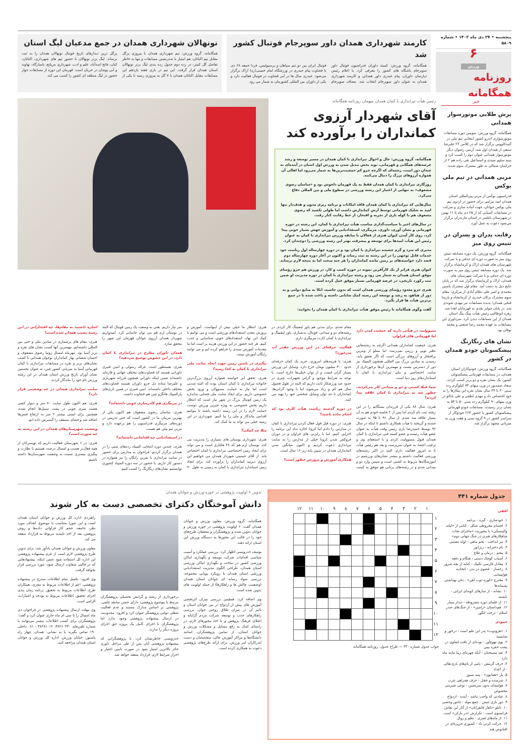پنجشنبه • ۲۷ دی ماه ۱۴۰۳ • شماره ۵۸۰۹
۶
ورزش
روزنامه همگامانه
کارمند شهرداری همدان داور سوپرجام فوتبال کشور شد
همگامانه، گروه ورزش: کمیته داوران فدراسیون فوتبال داور سوپرجام باشگاه های کشور را معرفی کرد. با اعلام رئیس دپارتمان داوران، پیام حیدری داور همدانی و کارمند شهرداری همدان به عنوان داور سوپرجام انتخاب شد. مصاف سوپرجام فوتبال ایران بین دو تیم سپاهان و پرسپولیس، فردا جمعه ۲۸ دی با قضاوت پیام حیدری در ورزشگاه امام خمینی(ره) اراک برگزار می‌شود. حیدری سال ها در امر قضاوت در فوتبال فعالیت دارد و یکی از داوران بین المللی کشورمان به شمار می رود.
نونهالان شهرداری همدان در جمع مدعیان لیگ استان
همگامانه، گروه ورزش: تیم شهرداری همدان با پیروزی پرگل مقابل تیم اکباتان، هم امتیاز با صدرنشین مسابقات و تنها به خاطر تفاضل گل کمتر، در رده دوم جدول رده بندی لیگ برتر نونهالان استان همدان قرار گرفت. این تیم در بازی هفته یازدهم این مسابقات مقابل اکباتان همدان با ۷ گل به پیروزی رسید تا یکی از پرگل ترین دیدارهای تاریخ فوتبال نونهالان همدان را به ثبت برساند. لیگ برتر نونهالان با حضور تیم های شهرداری، اکباتان، کیان، فاتح اسدآباد، علم و ادب، شهرداری مریانج، پاسارگاد، نهاوند و آبی پوشان در جریان است. قهرمان این دوره از مسابقات جواز حضور در لیگ منطقه ای کشور را کسب می کند.
خبر
پرش طلایی موتورسوار همدانی
همگامانه، گروه ورزش: سومین دوره مسابقات موتورسواری اندرو کشور انتخابی تیم ملی در گنبدکاووس برگزار شد که در کلاس ۲T علیرضا سیفی از همدان اول شد، آرمین رضوان دیگر موتورسوار همدانی عنوان دوم را کسب کرد و سید سلیم سیدی و اسماعیل تقی زاده هم ۲ از خراسان شمالی به طور مشترک سوم شدند.
مربی همدانی در تیم ملی بوکس
فدراسیون بوکس از مربی بین‌المللی استان همدان امید مرامی برای حضور در اردوی تیم ملی بوکس جوانان، جهت آماده سازی و شرکت در مسابقات آسیایی که از ۲۵ دی ماه تا ۱۱ بهمن در شهرستان بابلسر در استان مازندران برگزار می‌شود دعوت به عمل آورد.
رقابت پدران و پسران در تنیس روی میز
همگامانه، گروه ورزش: یک دوره مسابقه تنیس روی میز به صورت دوره ای حذفی و با شرکت شهرستان های همدان اراک و کرمانشاه برگزار شد. یک دوره مسابقه تنیس روی میز به صورت دوره ای حذفی و با شرکت شهرستان های همدان، اراک و کرمانشاه برگزار شد که در پایان نتایج ذیل به دست آمد. مقام اول مشترک یاسین محمدی و امیر علی نظام آبادی از مرکزی؛ مقام سوم مشترک برکان حیدری از کرمانشاه و پارسا فتحی همدان؛ پدیده مسابقات نیز مهدی شوندی شد. در پایان جوایز نقدی به قهرمانان اهدا شد. زهره ابوطالبی رئیس هیأت پینگ پنگ استان همدان از این مسابقات دیدن کرد. سرداوری این مسابقات به عهده محمد رضا صنعتی و محمد نوقان بود.
نشان های رنگارنگ پیشکسوتان جودو همدان در کشور
همگامانه، گروه ورزش: جودوکاران استان همدان، در مسابقات قهرمانی پیشکسوتان کشور، یک نشان نقره و دو برنز کسب کردند. سجاد صمدپور در وزن منهای ۷۳ کیلوگرم رده سنی ۴۰ تا ۴۴ سال نشان نقره این پیکارها را به خود اختصاص داد و مهدی لطفی و علی بابالو در وزن منهای ۹۰ کیلوگرم رده سنی ۵۰ تا ۵۴ به نشان برنز رسیدند. مسابقات جودو قهرمانی پیشکسوتان کشور با حضور ۲۶۳ جودوکار از سراسر کشور در ۹ گروه سنی و هفت وزن به میزبانی مشهد برگزار شد.
رئیس هیأت تیراندازی با کمان همدان میهمان روزنامه همگامانه
آقای شهردار آرزوی کمانداران را برآورده کند
همگامانه، گروه ورزش: حال و احوال تیراندازی با کمان همدان در مسیر توسعه و رشد عرصه‌های همگانی و قهرمانی، نوید بخش تبدیل شدن به ورزش اول استان در آینده‌ای نه چندان دور است، رشته‌ای که اگرچه جزو کم جمعیت‌ترین‌ها به شمار می‌رود اما اهالی آن همواره آرزوهای بزرگ را دنبال می‌کنند.
روزگاری تیراندازی با کمان همدان فقط به یک قهرمان دلخوش بود و «ساسان رضوی مشعوف» به تنهایی از اعتبار این رشته ورزشی در سطوح ملی و بین المللی دفاع می‌کرد.
سال‌هایی که تیراندازی با کمان همدان فاقد امکانات و برنامه ریزی مدون و هدف‌دار تنها امید به شلیک قهرمانی توسط آرش کماندارش داشت اما طولی نکشید که رضوی مشعوف هم با کوله باری از تجربه و افتخار، از خط رقابت کنار رفت.
در سال‌های اخیر با سیاست‌گذاری مناسب هیأت تیراندازی با کمان، این رشته در حوزه قهرمانی و نشان آوری، داوری، مربیگری، استعدادیابی و آموزش جهش بسیار خوبی پیدا کرد، روی کار آمدن کیوان هنری از فعالان با سابقه ورزش تیراندازی با کمان به عنوان رئیس این هیأت امیدها برای توسعه و پیشرفت بهتر این رشته ورزشی را دوچندان کرد.
مدیری که سرد و گرم چشیده تیراندازی با کمان بود و در دوره چهارساله اول ریاست خود خدمات قابل توجهی را در این رشته به ثبت رساند و اکنون در آغاز دوره چهارساله دوم قصد دارد خواسته‌های بر زمین مانده کمانداران را هر چند سخت اما به نتیجه لازم برساند.
کیوان هنری فراتر از یک کارآفرین نمونه در حوزه کسب و کار، در ورزش هم جزو رؤسای موفق استان همدان به شمار می رود و رشته تیراندازی با کمان در دوره مدیریت او ضمن ثبت رکورد تاریخی، در عرصه قهرمانی بسیار موفق عمل کرده است.
هنری جزو معدود رؤسای ورزشی همدان است که بدون حاشیه، اتکا به منابع دولتی و به دور از هیاهو، به رشد و توسعه این رشته کمک شایانی داشته و باعث شده تا در جمع برترین هیأت ها قرار بگیرد.
گفت وگوی همگامانه با رئیس موفق هیأت تیراندازی با کمان همدان را بخوانید:
مسوولیت در هیأتی دارید که جمعیت کمی دارد اما قهرمانی های فراوان.
هنری: جمعیت کمانداران همدانی اگرچه به رشته‌هایی نظیر توپی و رزمی نمی‌رسد، اما مملو از ویترین پرافتخار و آرزوهای بزرگی است که اگر تحقق یابد، رسیدن به میادین بزرگ بین المللی همچون المپیک نیز دور از دسترس نیست و مهمترین آن‌ها برخورداری از سایت اختصاصی و ملی تیراندازی با کمان با استانداردهای روز دنیا است.
شما قبلا کشتی و دو و میدانی کار می‌کردید، چطور شد به تیراندازی با کمان علاقه پیدا کردید؟
هنری: سال ۸۸ یکی از فرزندان بستگانم را در این رشته ثبت نام کردم اما پس از ۲ جلسه خودم هم به آن بسیار علاقه مند شدم. از سال ۹۱ تا ۹۵ به صورت جسته و گریخته با هیأت همکاری داشتم تا اینکه در سال ۹۶ توسط حمیدرضا یاری رئیس وقت هیأت به عنوان عضو هیأت رئیسه و عضو کمیته فنی تیراندازی با کمان همدان قبول مسوولیت کردم و با استعفای وی و ترغیب اعضا، به عنوان سرپرست و بعد هم رئیس هیأت تا به امروز فعالیت دارم. البته در اکثر رشته‌های ورزشی فعالیت داشتم و بیشتر نشان‌های ورزشیم در آموزشگاه‌ها مربوط به کشتی است و سپس وارد دو و میدانی شدم و در رشته‌های پرتابی هم موفق به کسب مقام شدم، برای مدتی هم پاور لیفتینگ کار کردم. در رشته‌های دو و میدانی، فوتبال، بدنسازی، پاور لیفتینگ و تیراندازی با کمان کارت مربیگری دارم.
فعالیت حرفه‌ای در این ورزش چقدر آب می‌خورد؟
هنری: با هزینه‌های امروزی، خرید یک کمان حرفه‌ای حدود ۳۰۰ میلیون تومان خرج دارد. وسایل این ورزش بسیار گران قیمت و از توان خیلی‌ها خارج است. با توجه به شرایط موجود و گرانی تجهیزات، چیزی در حدود صد ورزشکار ثابت داریم که البته در طول فصول سال هم کم و زیاد می‌شوند اما با وجود گرانی‌ها، کمانداران تا حد توان وسایل شخصی خود را تهیه می کنند.
در دوره گذشته ریاست هیأت کاری بود که انجام نداده باشید؟
هنری: در دوره قبل قول فعال کردن تیراندازی با کمان در مدارس را دادم اما کرونا اجازه نداد این برنامه را اجرایی کنیم، اما با رایزنی های فراوان و در دوران فروکش شدن کرونا خیلی از مدارس را به سایت تیراندازی دعوت کردیم و اکنون میانگین سنی کمانداران همدان در سنین پایه زیر ۱۶ سال است.
همکاری آموزش و پرورش چطور است؟
هنری: انتظار ما خیلی بیش از اینهاست. آموزش و پرورش معدن استعدادهای ورزشی است و می توانیم با کمک این نهاد، استعدادهای خوبی شناسایی و جذب کنیم. هر چند حضور در این ورزش هزینه بر است اما ما مقدمات آموزش مبتدی را فراهم کرده ایم و می توانند رایگان آموزش ببینند.
پیگیری در تامین زمین جهت ایجاد سایت ملی تیراندازی با کمان به کجا رسید؟
هنری: تحقق این خواسته همواره آرزوی بزرگ‌ترین خانواده تیراندازی با کمان استان بوده که البته شدنی است اما نیاز به حمایت مسوولان و ورود بخش خصوصی داریم. برای ایجاد سایت ملی فضایی به‌اندازه یک زمین فوتبال بزرگ در شهر نیاز است که انتظار داریم بخش خصوصی به ویژه خیرین ورزش دوست حمایت لازم را در این زمینه داشته باشند تا بتوانیم اقدامی ماندگار و ملی را بنا کنیم. شهرداری در این زمینه خیلی می تواند به ما کمک کند.
مثلا چه کمکی؟
هنری: شهرداری بوستان های بسیاری را مدیریت می کند. بوستان ارم هم که ۴۸ هکتاری است و می تواند برای ایجاد زمین اختصاصی تیراندازی با کمان اختصاص یابد. از آقای حسینی شهردار همدان می خواهیم این آرزوی دیرینه کمانداران را برآورده کند. برای ایجاد زمین استاندارد تیراندازی با کمان به زمینی به طول ۹۰ متر نیاز داریم. یعنی به وسعت یک زمین فوتبال که البته در بوستان ارم هم می توان جانمایی کرد. امیدواریم شهردار همدان آرزوی جوانان قهرمان این شهر را محقق سازد.
همدان داوران مطرح در تیراندازی با کمان دارد، در این خصوص توضیح می‌دهید؟
هنری: همینطور است. غزاله رسولی و امین قنبری داورانی هستند که قضاوت‌های مختلف جهانی و قاره‌ای داشته‌اند ضمن اینکه داورانی همچون فرزانه شهریاری و علیرضا ساده دل جزو داوران هستند قضاوت‌های مختلف داخلی داشته‌اند. امین قنبری در همین بازی‌های پارالمپیک هانگژو چین هم قضاوت داشت.
در مربیگری هم کادرسازی خوبی داشته‌اید؟
هنری: ساسان رضوی مشعوف هم اکنون یکی از بهترین مربیان ما در کشور است که حتی تدریس در دوره‌های مربیگری فدراسیون را هم برعهده دارد و مربی تیم ملی هم هست.
در استعدادیابی چه اقداماتی داشته‌اید؟
هنری: چندین دوره انتخابی المپیاد رده‌های سنی را در همدان برگزار کردیم. فراخوان به مدارس برای حضور در سایت تیراندازی با تمرین رایگان را نیز همواره در دستور کار داریم. با حضور در سه دوره المپیاد کشوری توانستیم نشان‌های رنگارنگ را کسب کنیم.
اشاره داشتید به مقام‌ها، چه افتخاراتی در این رشته نصیب همدان شده است؟
هنری: مقام های پرشماری در میادین ملی و حتی بین المللی داشته‌ایم. مهمترین آنها کسب نشان های نقره و برنز آسیا بود. مهرماه امسال رونیا رضوی مشعوف و احسان شعبانی بهار کمانداران نوجوان همدانی با کسب نشان‌های برنز و نقره در مسابقات تیراندازی با کمان قهرمانی آسیا به میزبانی کشور چین، به عنوان نخستین نشان آوران تاریخ ورزش استان همدان در این رشته ورزش نام خود را ماندگار کردند.
سایت تیراندازی همدان در چه وضعیتی قرار دارد؟
هنری: هم اکنون طول سایت ۷۰ متر و دیوار کشی هشت متری چوبی در پشت سیبل‌ها انجام شده، همچنین برای ایمنی بیشتر ۲ متر به ارتفاع فنس‌ها اضافه شد و فضای مسقف را گسترش داده ایم.
وضعیت شهرستان‌های همدان در این رشته به چه صورت است؟
هنری: در ۶ شهرستان فعالیت داریم که تویسرکان از همه فعال‌تر هست و امسال درصدد هستیم تا نظارت و پیگیری بیشتری نسبت به وضعیت شهرستان‌ها داشته باشیم.
جدول شماره ۴۴۱
افقی
۱. خودسازی - گیره - برنامه
۲. اجسام مخروطی شکل - کتابی از «لیاید والینسکی» با محوریت «ماجرای نجات شاهکارهای هنری در جنگ جهانی دوم»
۳. تیر انداخت - تخم ماهی - لوله تنفسی
۴. نام دخترانه - ژنراتور
۵. پنجم - درمان و علاج
۶. آسیاب کوچک دستی - هنگام و دفعه
۷. معادل فارسی تکنیک - کنایه از بچه شرور
۸. رخسار - عضوی در بدن - اتحادیه هواپیمایی
۹. مخترع «کوره ذوب آهن» - دفن بهداشتی پسماندها
۱۰. نشانه - از سازهای کوبه‌ای ایرانی - ناپسند
۱۱. از علمای دوره مشروطه - دیدار بیمار
۱۲. هم‌داستان «رامین» - از جنگ‌های صدر اسلام - درخت انگور
عمودی
۱. «هرودوت» پدر این علم است - درخور و شایسته
۲. بوی تهوع‌آور - توده‌ای از بافت لنفاوی در پشت حفره بینی
۳. عید مسیحیان - آنکه چهره‌ای زیبا مانند ماه دارد
۴. حرف گزینش - نامی از نام‌های باری‌تعالی - از اعداد
۵. یار «همایون» - پنبه نسوز
۶. شرمنده و خجل - حرف همراهی عرب
۷. هواپیمای بدون سرنشین - نوعی شیرینی مخصوص
۸. عبادتی که واجب نباشد - آینده - ازدواج
۹. دور بازی تنیس - جمع مولد - جانور وحشی
۱۰. تابلو «ناهار قایقرانان» از آثار این نقاش فرانسوی است - تکرارش «در بازکن» است
۱۱. از ماه‌های قمری - نظم و روال
۱۲. حرکت کردن باد - کشوری جزیره‌ای در اقیانوس هند
| | ۱ | ۲ | ۳ | ۴ | ۵ | ۶ | ۷ | ۸ | ۹ | ۱۰ | ۱۱ | ۱۲ |
| --- | --- | --- | --- | --- | --- | --- | --- | --- | --- | --- | --- | --- |
| ۱ | | | | | | | | | | | | |
| ۲ | | | | | | | | | | | | |
| ۳ | | | | | | | | | | | | |
| ۴ | | | | | | | | | | | | |
| ۵ | | | | | | | | | | | | |
| ۶ | | | | | | | | | | | | |
| ۷ | | | | | | | | | | | | |
| ۸ | | | | | | | | | | | | |
| ۹ | | | | | | | | | | | | |
| ۱۰ | | | | | | | | | | | | |
| ۱۱ | | | | | | | | | | | | |
| ۱۲ | | | | | | | | | | | | |
جواب جدول شماره ۴۴۰ — طراح جدول: روزنامه همگامانه
تدوین ۶ اولویت پژوهشی در حوزه ورزش و جوانان همدان
دانش آموختگان دکترای تخصصی دست به کار شوند
همگامانه، گروه ورزش: معاون ورزش و جوانان همدان گفت: ۶ اولویت پژوهشی در حوزه ورزش و جوانان تدوین شده و پژوهشگران و محققان طرح‌های خود را در قالب این محورها به دستگاه ورزش این استان ارائه دهند.
یوسف خدرویسی اظهار کرد: بررسی عملکرد و آسیب شناسی اقدامات شرکت توسعه و نگهداری اماکن ورزشی کشور در ساخت و نگهداری اماکن ورزشی استان همدان، طراحی الگوی مدیریت استعدادیابی ورزشی استان همدان با رویکرد پویایی مجموعه، بررسی سواد رسانه ای جوانان استان همدان (وضعیت، چالش ها و راهکارها) از جمله اولویت های تدوین شده است.
وی اضافه کرد: همچنین بررسی میزان اثربخشی آموزش های پیش از ازدواج در بین جوانان استان و تاثیر آن در میزان طلاق زوجین جوان، بررسی راهکارهای جذب و توسعه شرکت مردم گرایانه و اعتلای فرهنگ پژوهش و با اخذ مجوزهای لازم، در راستای کمک به رفع مسایل و مشکلات ورزش و جوانان استان، از تمامی پژوهشگران، اساتید دانشگاه‌ها و مراکز آموزش عالی، متخصصان و دست اندرکاران امر ورزش، برای ارائه طرح‌های پژوهشی دعوت به همکاری کرده است.
برخورداری از رشته و گرایش تحصیلی پژوهشگران مرتبط با موضوع پژوهشی، دارای حسن سابقه علمی، پژوهشی بر اساس مدارک مستند و عدم فعالیت شغلی دولتی پژوهشگر عنوان کرد و افزود: محدودیت در ارسال پیشنهاده پژوهشی وجود ندارد اما پژوهشگران تا اجرای کامل یک پروژه حق اجرای پروژه دیگر را ندارند.
خدرویسی خاطرنشان کرد: با پژوهشگرانی که پیشنهاده پژوهشی آنان پس از طی مراحل داوری حائز بالاترین امتیاز شود در صورت تامین اعتبار و احراز شرایط لازم، قرارداد منعقد خواهد شد.
راهبردی اداره کل ورزش و جوانان استان همدان است و این شورا متناسب با موضوع، اهداف مورد نظر، جامعه، حجم کار فراوانی داده‌ها و روش پژوهش، بعد از اخذ تاییدیه مربوط به قرارداد منعقد می کند.
معاون ورزش و جوانان همدان یادآور شد: برای تدوین طرح پژوهشی لازم است از فرم پیشنهاده پژوهشی این اداره کل استفاده شود ضمن اینکه، پیشنهادهایی که در قالبی متفاوت ارسال شود، مورد بررسی قرار نخواهد گرفت.
وی افزود: تکمیل تمام اطلاعات مندرج در پیشنهاده پژوهشی، اعم از اطلاعات مربوط به مجری، همکاران طرح، اطلاعات مربوط به تحقیق، برنامه زمان بندی اجرای تحقیق، اطلاعات مربوط به بودجه و اعتبارات، الزامی است.
وی مهلت ارسال پیشنهاده پژوهشی در فراخوان دی ماه امسال را تا سی ام ماه جاری عنوان کرد و گفت: پژوهشگران برای کسب اطلاعات بیشتر می‌توانند با شماره تلفن‌های ۳۸۲۶۰۴۳۰، ۳۸۲۸۱۰۱۲ - ۰۸۱ داخلی ۱۹۰ تماس بگیرند یا به نشانی: همدان، چهار راه پاستور، خیابان ورزش، اداره کل ورزش و جوانان استان همدان مراجعه کنند.